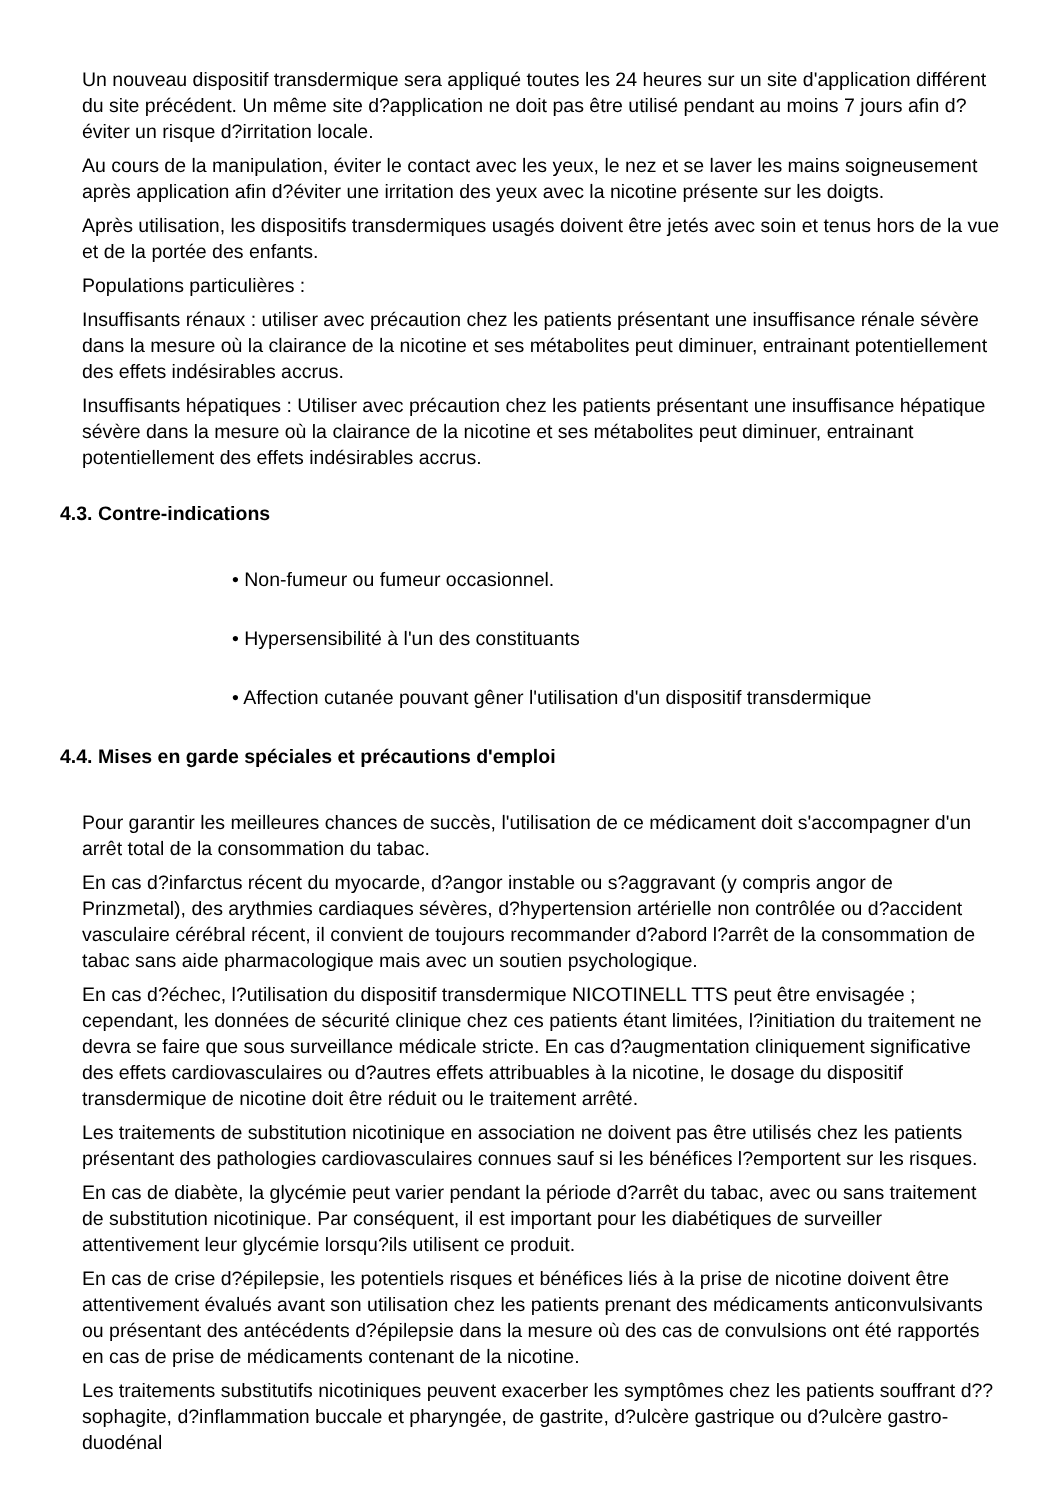Un nouveau dispositif transdermique sera appliqué toutes les 24 heures sur un site d'application différent du site précédent. Un même site d?application ne doit pas être utilisé pendant au moins 7 jours afin d?éviter un risque d?irritation locale.
Au cours de la manipulation, éviter le contact avec les yeux, le nez et se laver les mains soigneusement après application afin d?éviter une irritation des yeux avec la nicotine présente sur les doigts.
Après utilisation, les dispositifs transdermiques usagés doivent être jetés avec soin et tenus hors de la vue et de la portée des enfants.
Populations particulières :
Insuffisants rénaux : utiliser avec précaution chez les patients présentant une insuffisance rénale sévère dans la mesure où la clairance de la nicotine et ses métabolites peut diminuer, entrainant potentiellement des effets indésirables accrus.
Insuffisants hépatiques : Utiliser avec précaution chez les patients présentant une insuffisance hépatique sévère dans la mesure où la clairance de la nicotine et ses métabolites peut diminuer, entrainant potentiellement des effets indésirables accrus.
4.3. Contre-indications
• Non-fumeur ou fumeur occasionnel.
• Hypersensibilité à l'un des constituants
• Affection cutanée pouvant gêner l'utilisation d'un dispositif transdermique
4.4. Mises en garde spéciales et précautions d'emploi
Pour garantir les meilleures chances de succès, l'utilisation de ce médicament doit s'accompagner d'un arrêt total de la consommation du tabac.
En cas d?infarctus récent du myocarde, d?angor instable ou s?aggravant (y compris angor de Prinzmetal), des arythmies cardiaques sévères, d?hypertension artérielle non contrôlée ou d?accident vasculaire cérébral récent, il convient de toujours recommander d?abord l?arrêt de la consommation de tabac sans aide pharmacologique mais avec un soutien psychologique.
En cas d?échec, l?utilisation du dispositif transdermique NICOTINELL TTS peut être envisagée ; cependant, les données de sécurité clinique chez ces patients étant limitées, l?initiation du traitement ne devra se faire que sous surveillance médicale stricte. En cas d?augmentation cliniquement significative des effets cardiovasculaires ou d?autres effets attribuables à la nicotine, le dosage du dispositif transdermique de nicotine doit être réduit ou le traitement arrêté.
Les traitements de substitution nicotinique en association ne doivent pas être utilisés chez les patients présentant des pathologies cardiovasculaires connues sauf si les bénéfices l?emportent sur les risques.
En cas de diabète, la glycémie peut varier pendant la période d?arrêt du tabac, avec ou sans traitement de substitution nicotinique. Par conséquent, il est important pour les diabétiques de surveiller attentivement leur glycémie lorsqu?ils utilisent ce produit.
En cas de crise d?épilepsie, les potentiels risques et bénéfices liés à la prise de nicotine doivent être attentivement évalués avant son utilisation chez les patients prenant des médicaments anticonvulsivants ou présentant des antécédents d?épilepsie dans la mesure où des cas de convulsions ont été rapportés en cas de prise de médicaments contenant de la nicotine.
Les traitements substitutifs nicotiniques peuvent exacerber les symptômes chez les patients souffrant d??sophagite, d?inflammation buccale et pharyngée, de gastrite, d?ulcère gastrique ou d?ulcère gastro-duodénal